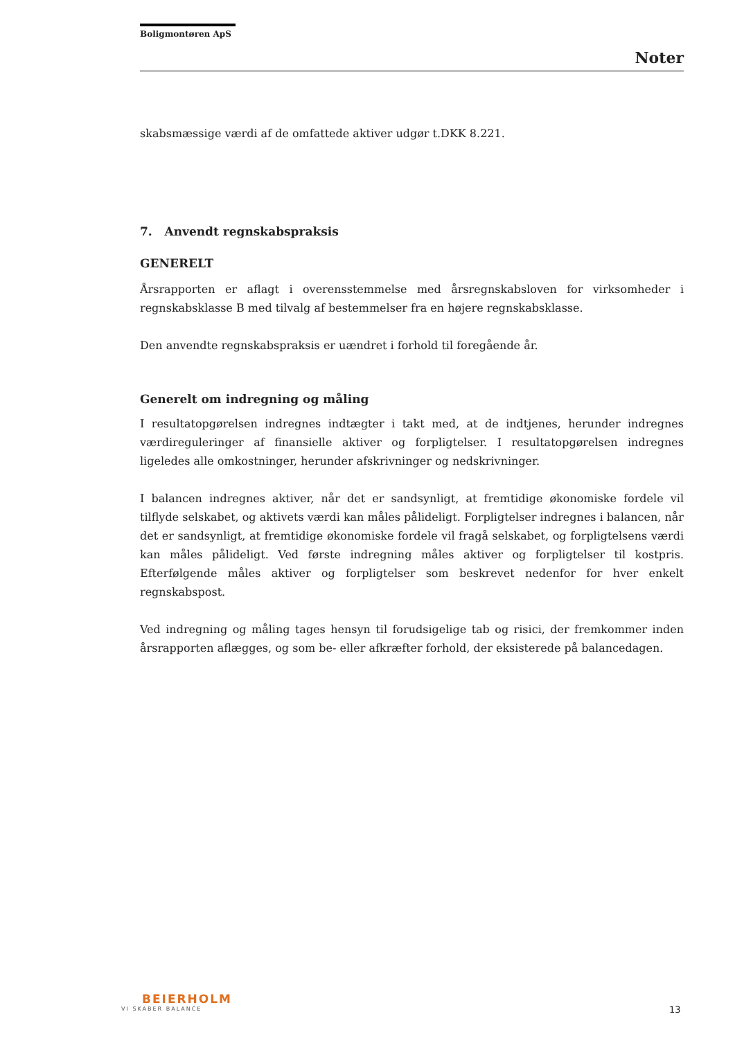Boligmontøren ApS
Noter
skabsmæssige værdi af de omfattede aktiver udgør t.DKK 8.221.
7. Anvendt regnskabspraksis
GENERELT
Årsrapporten er aflagt i overensstemmelse med årsregnskabsloven for virksomheder i regnskabsklasse B med tilvalg af bestemmelser fra en højere regnskabsklasse.
Den anvendte regnskabspraksis er uændret i forhold til foregående år.
Generelt om indregning og måling
I resultatopgørelsen indregnes indtægter i takt med, at de indtjenes, herunder indregnes værdireguleringer af finansielle aktiver og forpligtelser. I resultatopgørelsen indregnes ligeledes alle omkostninger, herunder afskrivninger og nedskrivninger.
I balancen indregnes aktiver, når det er sandsynligt, at fremtidige økonomiske fordele vil tilflyde selskabet, og aktivets værdi kan måles pålideligt. Forpligtelser indregnes i balancen, når det er sandsynligt, at fremtidige økonomiske fordele vil fragå selskabet, og forpligtelsens værdi kan måles pålideligt. Ved første indregning måles aktiver og forpligtelser til kostpris. Efterfølgende måles aktiver og forpligtelser som beskrevet nedenfor for hver enkelt regnskabspost.
Ved indregning og måling tages hensyn til forudsigelige tab og risici, der fremkommer inden årsrapporten aflægges, og som be- eller afkræfter forhold, der eksisterede på balancedagen.
BEIERHOLM
VI SKABER BALANCE
13